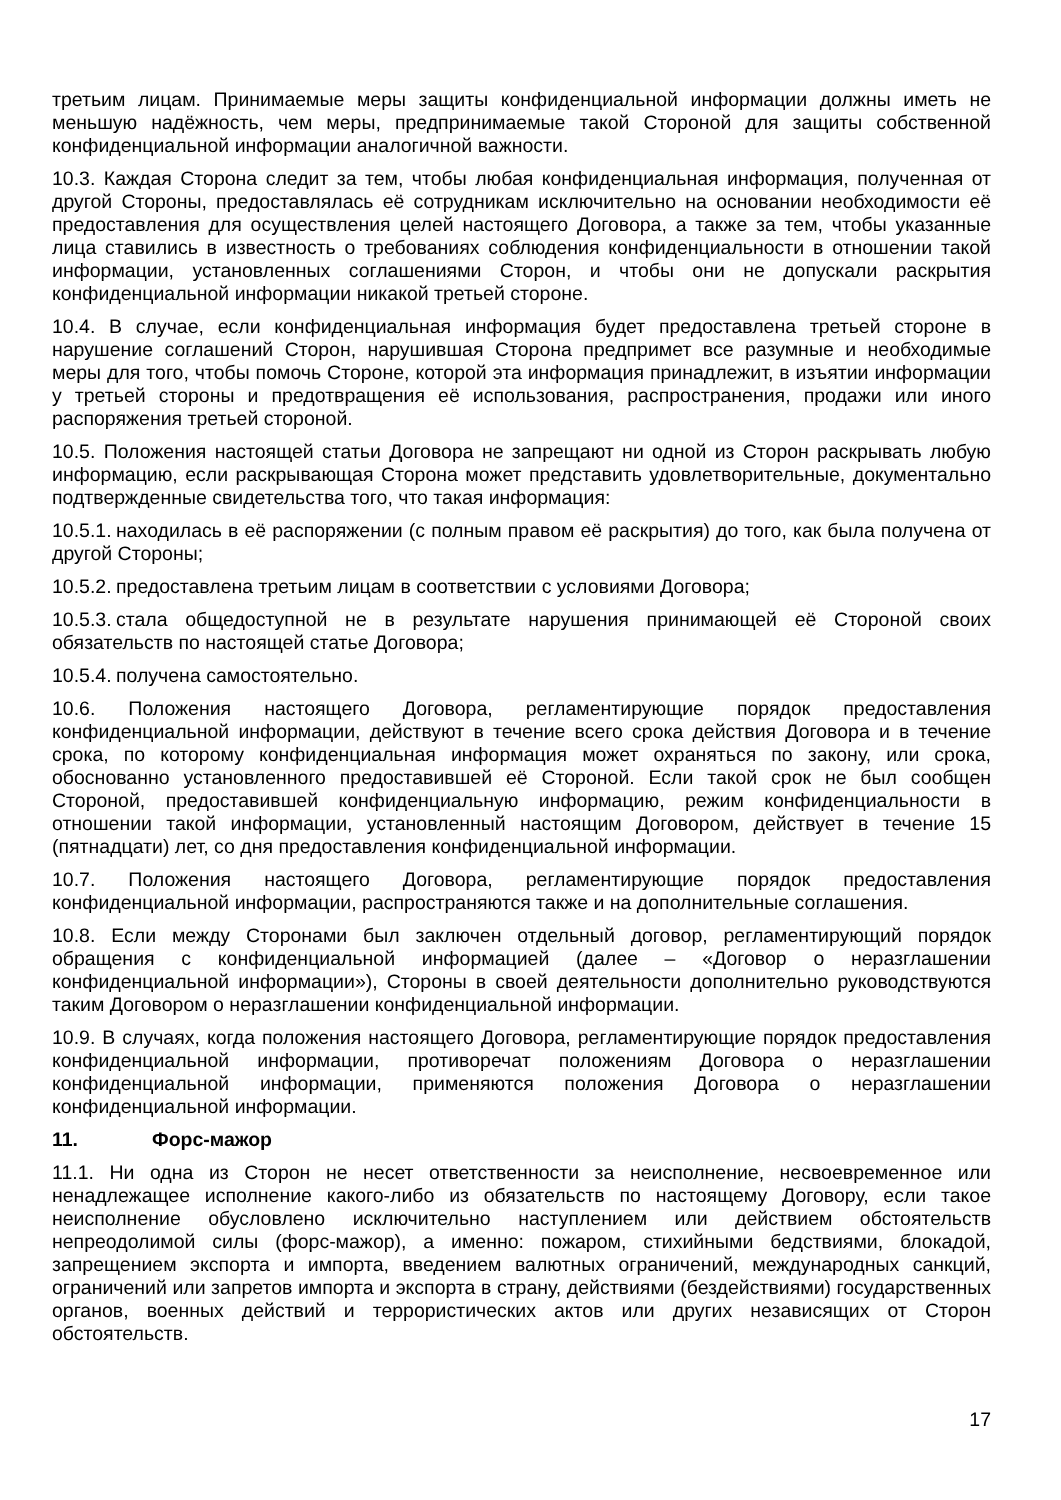третьим лицам. Принимаемые меры защиты конфиденциальной информации должны иметь не меньшую надёжность, чем меры, предпринимаемые такой Стороной для защиты собственной конфиденциальной информации аналогичной важности.
10.3. Каждая Сторона следит за тем, чтобы любая конфиденциальная информация, полученная от другой Стороны, предоставлялась её сотрудникам исключительно на основании необходимости её предоставления для осуществления целей настоящего Договора, а также за тем, чтобы указанные лица ставились в известность о требованиях соблюдения конфиденциальности в отношении такой информации, установленных соглашениями Сторон, и чтобы они не допускали раскрытия конфиденциальной информации никакой третьей стороне.
10.4. В случае, если конфиденциальная информация будет предоставлена третьей стороне в нарушение соглашений Сторон, нарушившая Сторона предпримет все разумные и необходимые меры для того, чтобы помочь Стороне, которой эта информация принадлежит, в изъятии информации у третьей стороны и предотвращения её использования, распространения, продажи или иного распоряжения третьей стороной.
10.5. Положения настоящей статьи Договора не запрещают ни одной из Сторон раскрывать любую информацию, если раскрывающая Сторона может представить удовлетворительные, документально подтвержденные свидетельства того, что такая информация:
10.5.1. находилась в её распоряжении (с полным правом её раскрытия) до того, как была получена от другой Стороны;
10.5.2. предоставлена третьим лицам в соответствии с условиями Договора;
10.5.3. стала общедоступной не в результате нарушения принимающей её Стороной своих обязательств по настоящей статье Договора;
10.5.4. получена самостоятельно.
10.6. Положения настоящего Договора, регламентирующие порядок предоставления конфиденциальной информации, действуют в течение всего срока действия Договора и в течение срока, по которому конфиденциальная информация может охраняться по закону, или срока, обоснованно установленного предоставившей её Стороной. Если такой срок не был сообщен Стороной, предоставившей конфиденциальную информацию, режим конфиденциальности в отношении такой информации, установленный настоящим Договором, действует в течение 15 (пятнадцати) лет, со дня предоставления конфиденциальной информации.
10.7. Положения настоящего Договора, регламентирующие порядок предоставления конфиденциальной информации, распространяются также и на дополнительные соглашения.
10.8. Если между Сторонами был заключен отдельный договор, регламентирующий порядок обращения с конфиденциальной информацией (далее – «Договор о неразглашении конфиденциальной информации»), Стороны в своей деятельности дополнительно руководствуются таким Договором о неразглашении конфиденциальной информации.
10.9. В случаях, когда положения настоящего Договора, регламентирующие порядок предоставления конфиденциальной информации, противоречат положениям Договора о неразглашении конфиденциальной информации, применяются положения Договора о неразглашении конфиденциальной информации.
11. Форс-мажор
11.1. Ни одна из Сторон не несет ответственности за неисполнение, несвоевременное или ненадлежащее исполнение какого-либо из обязательств по настоящему Договору, если такое неисполнение обусловлено исключительно наступлением или действием обстоятельств непреодолимой силы (форс-мажор), а именно: пожаром, стихийными бедствиями, блокадой, запрещением экспорта и импорта, введением валютных ограничений, международных санкций, ограничений или запретов импорта и экспорта в страну, действиями (бездействиями) государственных органов, военных действий и террористических актов или других независящих от Сторон обстоятельств.
17